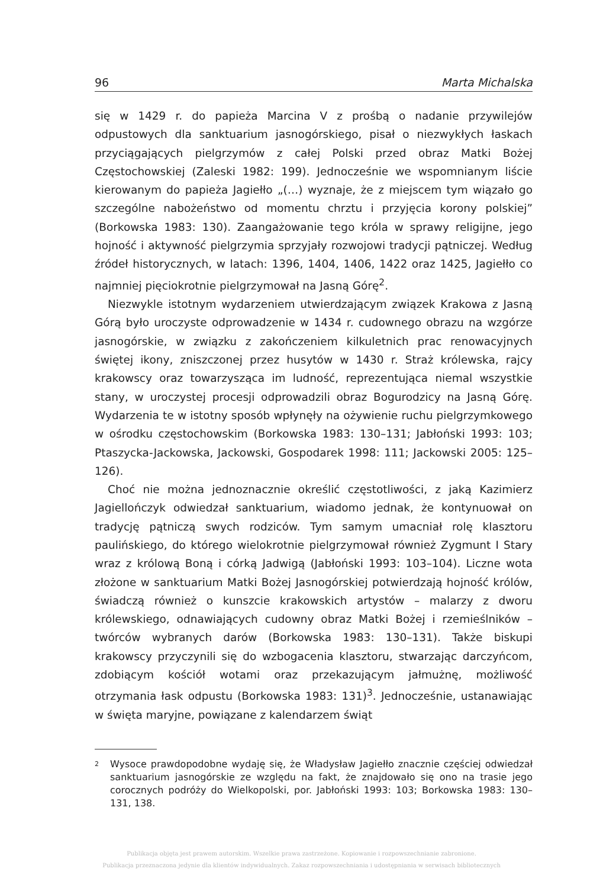96 Marta Michalska
się w 1429 r. do papieża Marcina V z prośbą o nadanie przywilejów odpustowych dla sanktuarium jasnogórskiego, pisał o niezwykłych łaskach przyciągających pielgrzymów z całej Polski przed obraz Matki Bożej Częstochowskiej (Zaleski 1982: 199). Jednocześnie we wspomnianym liście kierowanym do papieża Jagiełło „(…) wyznaje, że z miejscem tym wiązało go szczególne nabożeństwo od momentu chrztu i przyjęcia korony polskiej” (Borkowska 1983: 130). Zaangażowanie tego króla w sprawy religijne, jego hojność i aktywność pielgrzymia sprzyjały rozwojowi tradycji pątniczej. Według źródeł historycznych, w latach: 1396, 1404, 1406, 1422 oraz 1425, Jagiełło co najmniej pięciokrotnie pielgrzymował na Jasną Górę<sup>2</sup>.
Niezwykle istotnym wydarzeniem utwierdzającym związek Krakowa z Jasną Górą było uroczyste odprowadzenie w 1434 r. cudownego obrazu na wzgórze jasnogórskie, w związku z zakończeniem kilkuletnich prac renowacyjnych świętej ikony, zniszczonej przez husytów w 1430 r. Straż królewska, rajcy krakowscy oraz towarzysząca im ludność, reprezentująca niemal wszystkie stany, w uroczystej procesji odprowadzili obraz Bogurodzicy na Jasną Górę. Wydarzenia te w istotny sposób wpłynęły na ożywienie ruchu pielgrzymkowego w ośrodku częstochowskim (Borkowska 1983: 130–131; Jabłoński 1993: 103; Ptaszycka-Jackowska, Jackowski, Gospodarek 1998: 111; Jackowski 2005: 125–126).
Choć nie można jednoznacznie określić częstotliwości, z jaką Kazimierz Jagiellończyk odwiedzał sanktuarium, wiadomo jednak, że kontynuował on tradycję pątniczą swych rodziców. Tym samym umacniał rolę klasztoru paulińskiego, do którego wielokrotnie pielgrzymował również Zygmunt I Stary wraz z królową Boną i córką Jadwigą (Jabłoński 1993: 103–104). Liczne wota złożone w sanktuarium Matki Bożej Jasnogórskiej potwierdzają hojność królów, świadczą również o kunszcie krakowskich artystów – malarzy z dworu królewskiego, odnawiających cudowny obraz Matki Bożej i rzemieślników – twórców wybranych darów (Borkowska 1983: 130–131). Także biskupi krakowscy przyczynili się do wzbogacenia klasztoru, stwarzając darczyńcom, zdobiącym kościół wotami oraz przekazującym jałmużnę, możliwość otrzymania łask odpustu (Borkowska 1983: 131)<sup>3</sup>. Jednocześnie, ustanawiając w święta maryjne, powiązane z kalendarzem świąt
2
Wysoce prawdopodobne wydaję się, że Władysław Jagiełło znacznie częściej odwiedzał sanktuarium jasnogórskie ze względu na fakt, że znajdowało się ono na trasie jego corocznych podróży do Wielkopolski, por. Jabłoński 1993: 103; Borkowska 1983: 130–131, 138.
Publikacja objęta jest prawem autorskim. Wszelkie prawa zastrzeżone. Kopiowanie i rozpowszechnianie zabronione.
Publikacja przeznaczona jedynie dla klientów indywidualnych. Zakaz rozpowszechniania i udostępniania w serwisach bibliotecznych